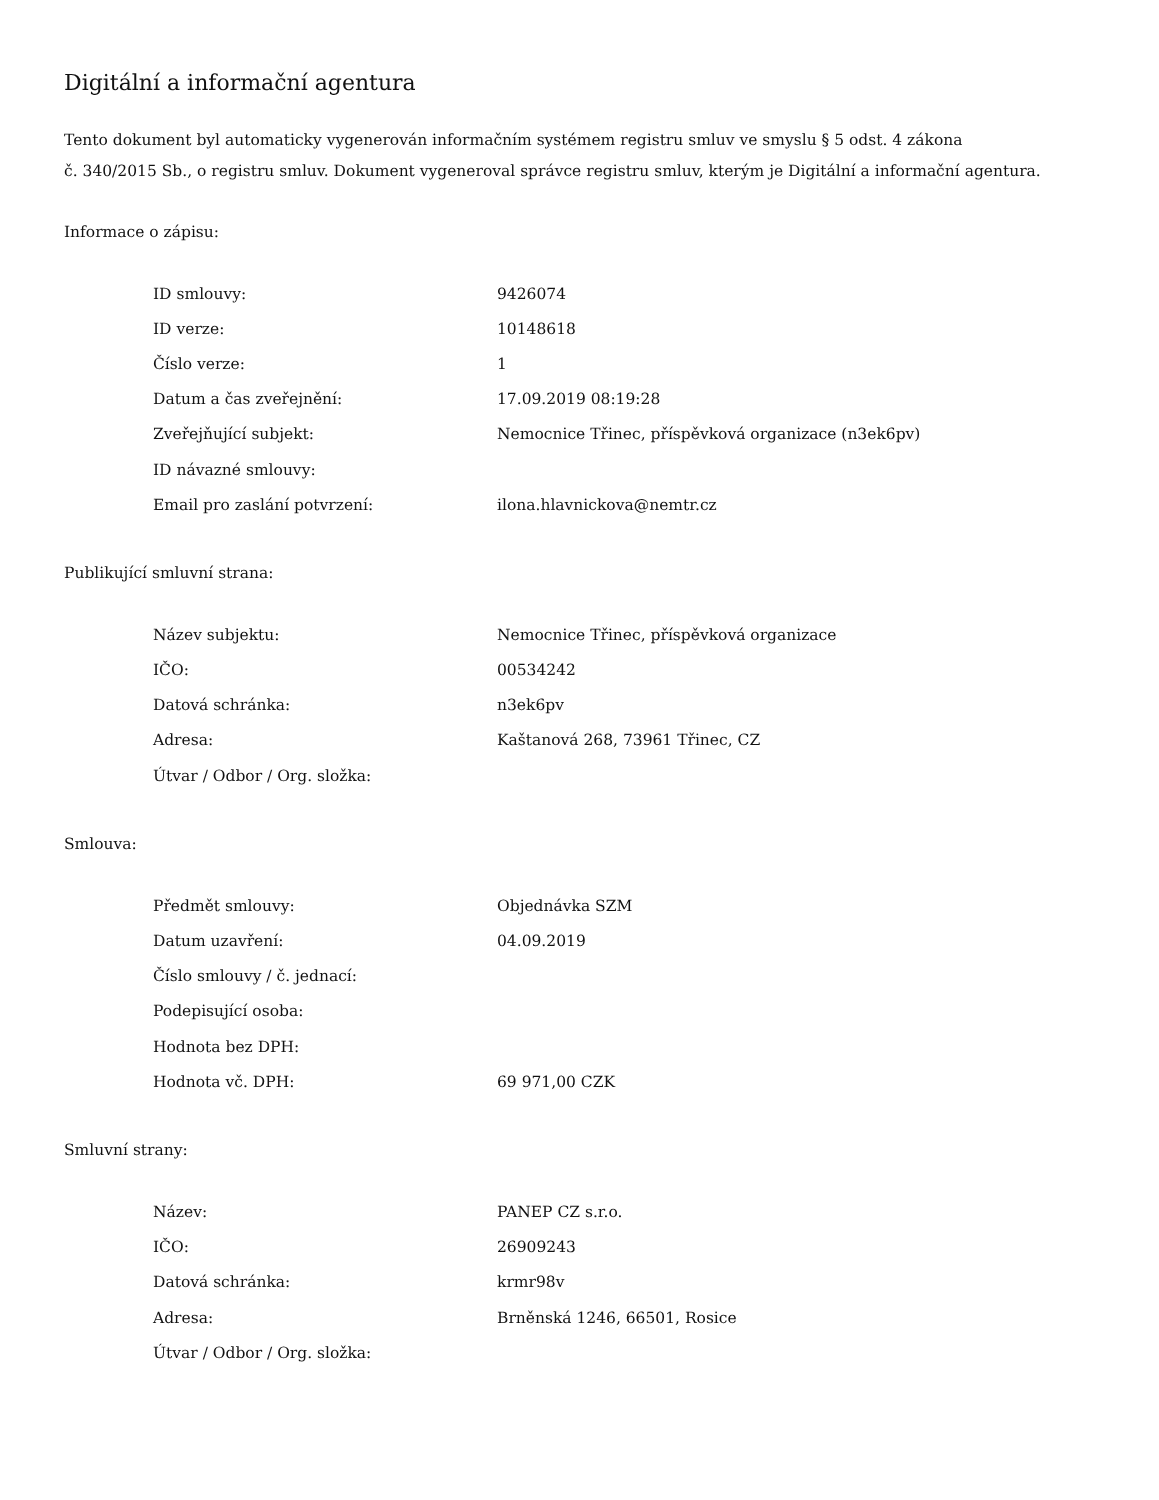Digitální a informační agentura
Tento dokument byl automaticky vygenerován informačním systémem registru smluv ve smyslu § 5 odst. 4 zákona
č. 340/2015 Sb., o registru smluv. Dokument vygeneroval správce registru smluv, kterým je Digitální a informační agentura.
Informace o zápisu:
| ID smlouvy: | 9426074 |
| ID verze: | 10148618 |
| Číslo verze: | 1 |
| Datum a čas zveřejnění: | 17.09.2019 08:19:28 |
| Zveřejňující subjekt: | Nemocnice Třinec, příspěvková organizace (n3ek6pv) |
| ID návazné smlouvy: | |
| Email pro zaslání potvrzení: | ilona.hlavnickova@nemtr.cz |
Publikující smluvní strana:
| Název subjektu: | Nemocnice Třinec, příspěvková organizace |
| IČO: | 00534242 |
| Datová schránka: | n3ek6pv |
| Adresa: | Kaštanová 268, 73961 Třinec, CZ |
| Útvar / Odbor / Org. složka: | |
Smlouva:
| Předmět smlouvy: | Objednávka SZM |
| Datum uzavření: | 04.09.2019 |
| Číslo smlouvy / č. jednací: | |
| Podepisující osoba: | |
| Hodnota bez DPH: | |
| Hodnota vč. DPH: | 69 971,00 CZK |
Smluvní strany:
| Název: | PANEP CZ s.r.o. |
| IČO: | 26909243 |
| Datová schránka: | krmr98v |
| Adresa: | Brněnská 1246, 66501, Rosice |
| Útvar / Odbor / Org. složka: | |